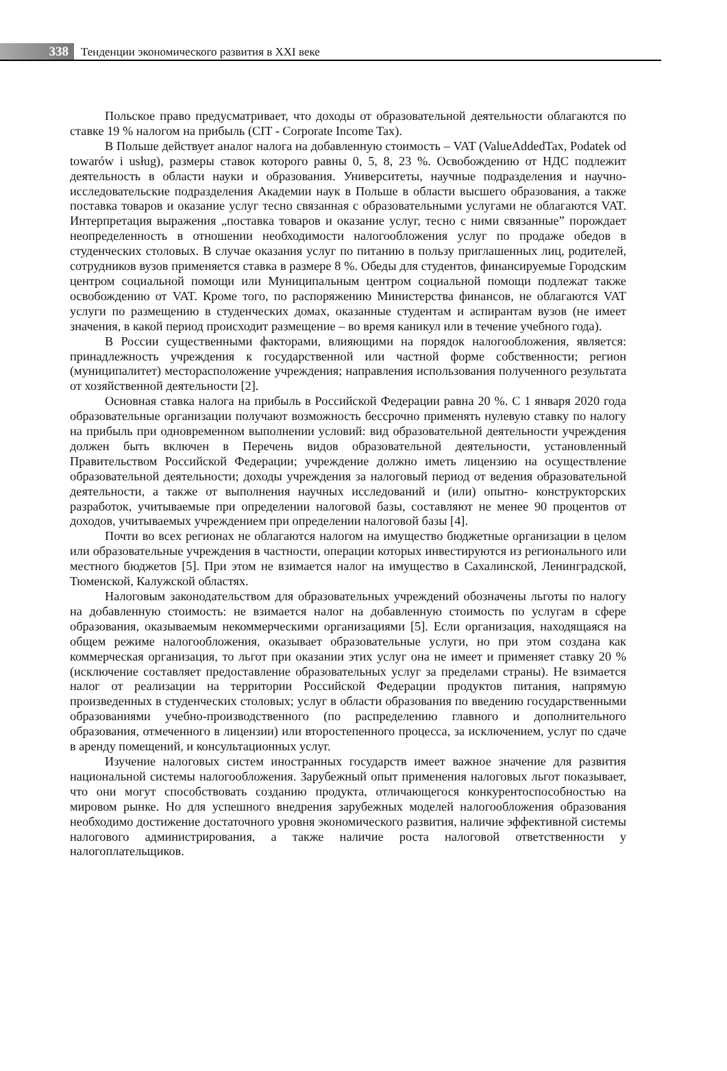338
Тенденции экономического развития в XXI веке
Польское право предусматривает, что доходы от образовательной деятельности облагаются по ставке 19 % налогом на прибыль (CIT - Corporate Income Tax).
В Польше действует аналог налога на добавленную стоимость – VAT (ValueAddedTax, Podatek od towarów i usług), размеры ставок которого равны 0, 5, 8, 23 %. Освобождению от НДС подлежит деятельность в области науки и образования. Университеты, научные подразделения и научно-исследовательские подразделения Академии наук в Польше в области высшего образования, а также поставка товаров и оказание услуг тесно связанная с образовательными услугами не облагаются VAT. Интерпретация выражения „поставка товаров и оказание услуг, тесно с ними связанные” порождает неопределенность в отношении необходимости налогообложения услуг по продаже обедов в студенческих столовых. В случае оказания услуг по питанию в пользу приглашенных лиц, родителей, сотрудников вузов применяется ставка в размере 8 %. Обеды для студентов, финансируемые Городским центром социальной помощи или Муниципальным центром социальной помощи подлежат также освобождению от VAT. Кроме того, по распоряжению Министерства финансов, не облагаются VAT услуги по размещению в студенческих домах, оказанные студентам и аспирантам вузов (не имеет значения, в какой период происходит размещение – во время каникул или в течение учебного года).
В России существенными факторами, влияющими на порядок налогообложения, является: принадлежность учреждения к государственной или частной форме собственности; регион (муниципалитет) месторасположение учреждения; направления использования полученного результата от хозяйственной деятельности [2].
Основная ставка налога на прибыль в Российской Федерации равна 20 %. С 1 января 2020 года образовательные организации получают возможность бессрочно применять нулевую ставку по налогу на прибыль при одновременном выполнении условий: вид образовательной деятельности учреждения должен быть включен в Перечень видов образовательной деятельности, установленный Правительством Российской Федерации; учреждение должно иметь лицензию на осуществление образовательной деятельности; доходы учреждения за налоговый период от ведения образовательной деятельности, а также от выполнения научных исследований и (или) опытно- конструкторских разработок, учитываемые при определении налоговой базы, составляют не менее 90 процентов от доходов, учитываемых учреждением при определении налоговой базы [4].
Почти во всех регионах не облагаются налогом на имущество бюджетные организации в целом или образовательные учреждения в частности, операции которых инвестируются из регионального или местного бюджетов [5]. При этом не взимается налог на имущество в Сахалинской, Ленинградской, Тюменской, Калужской областях.
Налоговым законодательством для образовательных учреждений обозначены льготы по налогу на добавленную стоимость: не взимается налог на добавленную стоимость по услугам в сфере образования, оказываемым некоммерческими организациями [5]. Если организация, находящаяся на общем режиме налогообложения, оказывает образовательные услуги, но при этом создана как коммерческая организация, то льгот при оказании этих услуг она не имеет и применяет ставку 20 % (исключение составляет предоставление образовательных услуг за пределами страны). Не взимается налог от реализации на территории Российской Федерации продуктов питания, напрямую произведенных в студенческих столовых; услуг в области образования по введению государственными образованиями учебно-производственного (по распределению главного и дополнительного образования, отмеченного в лицензии) или второстепенного процесса, за исключением, услуг по сдаче в аренду помещений, и консультационных услуг.
Изучение налоговых систем иностранных государств имеет важное значение для развития национальной системы налогообложения. Зарубежный опыт применения налоговых льгот показывает, что они могут способствовать созданию продукта, отличающегося конкурентоспособностью на мировом рынке. Но для успешного внедрения зарубежных моделей налогообложения образования необходимо достижение достаточного уровня экономического развития, наличие эффективной системы налогового администрирования, а также наличие роста налоговой ответственности у налогоплательщиков.